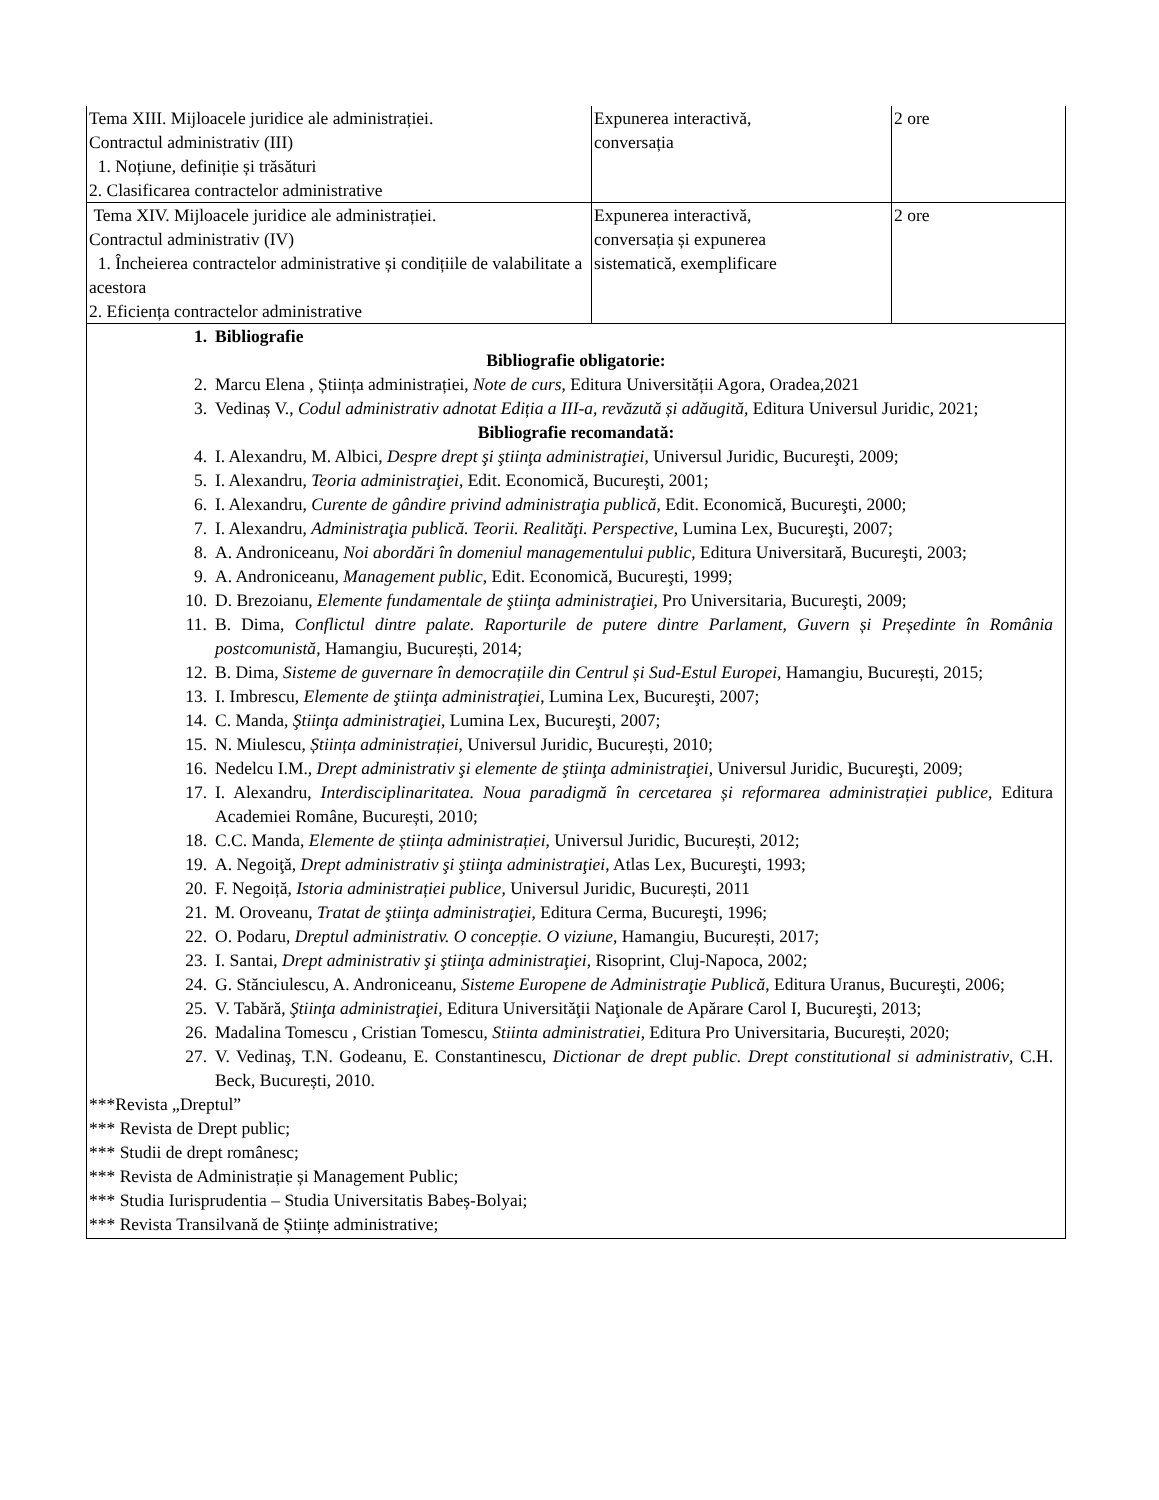| Tema XIII. Mijloacele juridice ale administrației. Contractul administrativ (III) 1. Noțiune, definiție și trăsături 2. Clasificarea contractelor administrative | Expunerea interactivă, conversația | 2 ore |
| Tema XIV. Mijloacele juridice ale administrației. Contractul administrativ (IV) 1. Încheierea contractelor administrative și condițiile de valabilitate a acestora 2. Eficiența contractelor administrative | Expunerea interactivă, conversația și expunerea sistematică, exemplificare | 2 ore |
| 1. Bibliografie Bibliografie obligatorie: 2. Marcu Elena , Știința administrației, Note de curs , Editura Universității Agora, Oradea,2021 3. Vedinaș V., Codul administrativ adnotat Ediția a III-a, revăzută și adăugită, Editura Universul Juridic, 2021; Bibliografie recomandată: 4. I. Alexandru, M. Albici, Despre drept şi ştiinţa administraţiei , Universul Juridic, Bucureşti, 2009; 5. I. Alexandru, Teoria administraţiei , Edit. Economică, Bucureşti, 2001; 6. I. Alexandru, Curente de gândire privind administraţia publică , Edit. Economică, Bucureşti, 2000; 7. I. Alexandru, Administraţia publică. Teorii. Realităţi. Perspective , Lumina Lex, Bucureşti, 2007; 8. A. Androniceanu, Noi abordări în domeniul managementului public , Editura Universitară, Bucureşti, 2003; 9. A. Androniceanu, Management public , Edit. Economică, Bucureşti, 1999; 10. D. Brezoianu, Elemente fundamentale de ştiinţa administraţiei , Pro Universitaria, Bucureşti, 2009; 11. B. Dima, Conflictul dintre palate. Raporturile de putere dintre Parlament, Guvern și Președinte în România postcomunistă , Hamangiu, București, 2014; 12. B. Dima, Sisteme de guvernare în democrațiile din Centrul și Sud-Estul Europei , Hamangiu, București, 2015; 13. I. Imbrescu, Elemente de ştiinţa administraţiei , Lumina Lex, Bucureşti, 2007; 14. C. Manda, Ştiinţa administraţiei , Lumina Lex, Bucureşti, 2007; 15. N. Miulescu, Știința administrației , Universul Juridic, București, 2010; 16. Nedelcu I.M., Drept administrativ şi elemente de ştiinţa administraţiei , Universul Juridic, Bucureşti, 2009; 17. I. Alexandru, Interdisciplinaritatea. Noua paradigmă în cercetarea și reformarea administrației publice , Editura Academiei Române, București, 2010; 18. C.C. Manda, Elemente de știința administrației , Universul Juridic, București, 2012; 19. A. Negoiţă, Drept administrativ şi ştiinţa administraţiei , Atlas Lex, Bucureşti, 1993; 20. F. Negoiță, Istoria administrației publice , Universul Juridic, București, 2011 21. M. Oroveanu, Tratat de ştiinţa administraţiei , Editura Cerma, Bucureşti, 1996; 22. O. Podaru, Dreptul administrativ. O concepție. O viziune , Hamangiu, București, 2017; 23. I. Santai, Drept administrativ şi ştiinţa administraţiei , Risoprint, Cluj-Napoca, 2002; 24. G. Stănciulescu, A. Androniceanu, Sisteme Europene de Administraţie Publică , Editura Uranus, Bucureşti, 2006; 25. V. Tabără, Ştiinţa administraţiei , Editura Universităţii Naţionale de Apărare Carol I, Bucureşti, 2013; 26. Madalina Tomescu , Cristian Tomescu, Stiinta administratiei , Editura Pro Universitaria, București, 2020; 27. V. Vedinaş, T.N. Godeanu, E. Constantinescu, Dictionar de drept public. Drept constitutional si administrativ , C.H. Beck, București, 2010. ***Revista „Dreptul” *** Revista de Drept public; *** Studii de drept românesc; *** Revista de Administrație și Management Public; *** Studia Iurisprudentia – Studia Universitatis Babeș-Bolyai; *** Revista Transilvană de Științe administrative; | | |